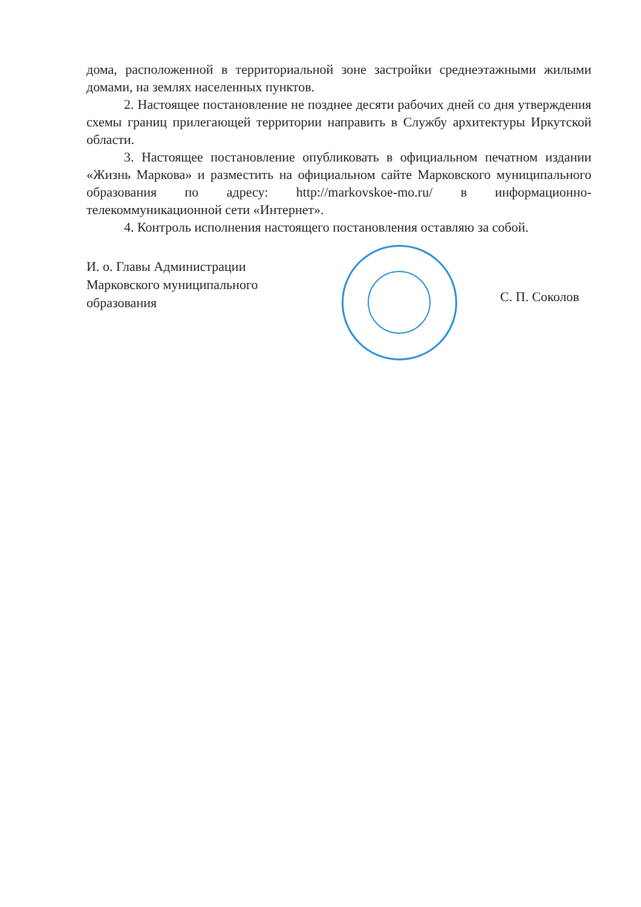дома, расположенной в территориальной зоне застройки среднеэтажными жилыми домами, на землях населенных пунктов.
2. Настоящее постановление не позднее десяти рабочих дней со дня утверждения схемы границ прилегающей территории направить в Службу архитектуры Иркутской области.
3. Настоящее постановление опубликовать в официальном печатном издании «Жизнь Маркова» и разместить на официальном сайте Марковского муниципального образования по адресу: http://markovskoe-mo.ru/ в информационно-телекоммуникационной сети «Интернет».
4. Контроль исполнения настоящего постановления оставляю за собой.
И. о. Главы Администрации Марковского муниципального образования
С. П. Соколов